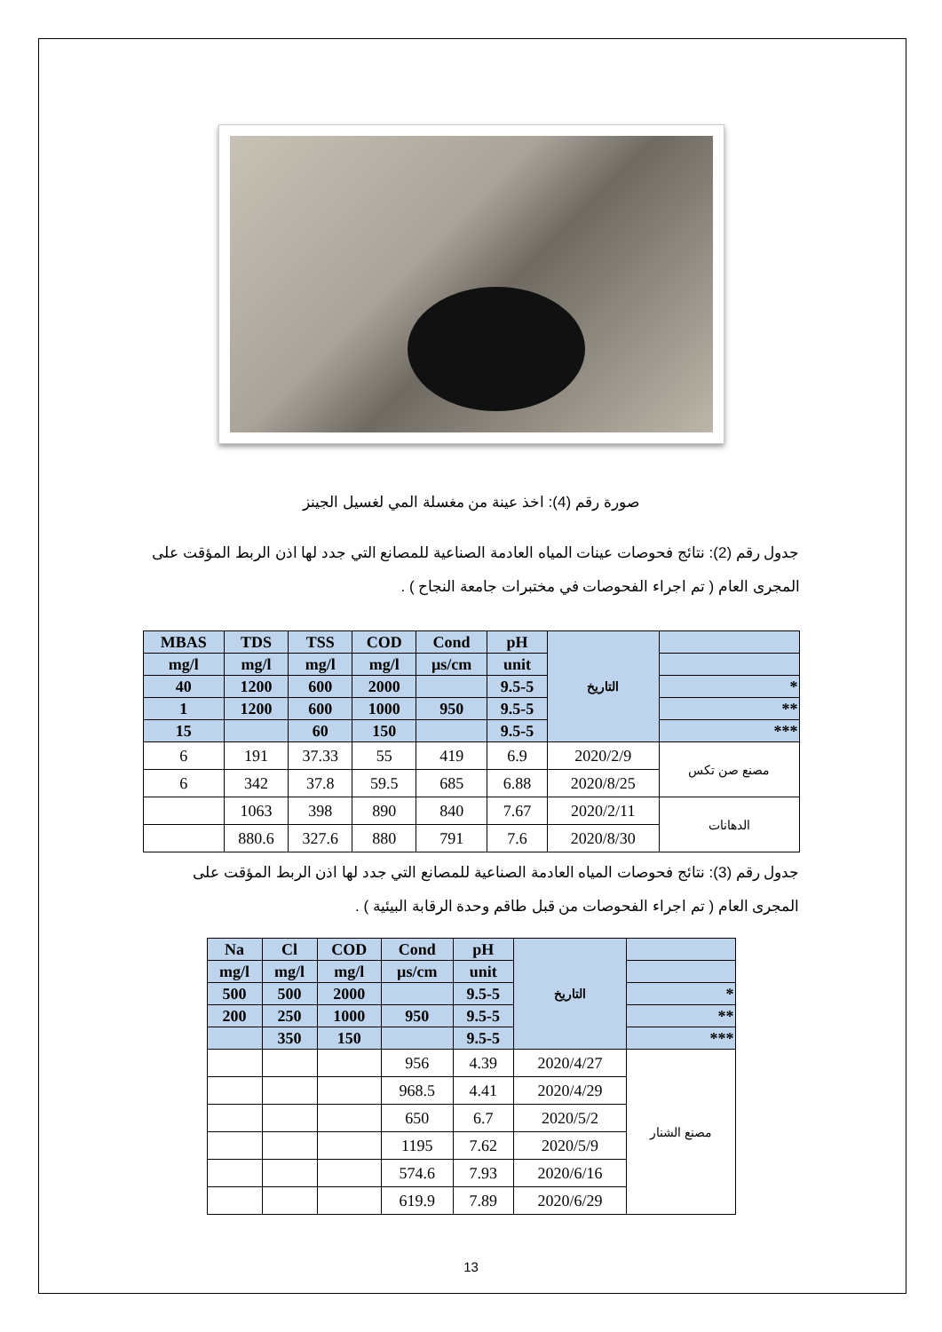صورة رقم (4): اخذ عينة من مغسلة المي لغسيل الجينز
جدول رقم (2): نتائج فحوصات عينات المياه العادمة الصناعية للمصانع التي جدد لها اذن الربط المؤقت على المجرى العام ( تم اجراء الفحوصات في مختبرات جامعة النجاح ) .
| MBAS | TDS | TSS | COD | Cond | pH | التاريخ | |
| --- | --- | --- | --- | --- | --- | --- | --- |
| mg/l | mg/l | mg/l | mg/l | µs/cm | unit | | |
| 40 | 1200 | 600 | 2000 | | 9.5-5 | | * |
| 1 | 1200 | 600 | 1000 | 950 | 9.5-5 | | ** |
| 15 | | 60 | 150 | | 9.5-5 | | *** |
| 6 | 191 | 37.33 | 55 | 419 | 6.9 | 2020/2/9 | مصنع صن تكس |
| 6 | 342 | 37.8 | 59.5 | 685 | 6.88 | 2020/8/25 | |
| | 1063 | 398 | 890 | 840 | 7.67 | 2020/2/11 | الدهانات |
| | 880.6 | 327.6 | 880 | 791 | 7.6 | 2020/8/30 | |
جدول رقم (3): نتائج فحوصات المياه العادمة الصناعية للمصانع التي جدد لها اذن الربط المؤقت على المجرى العام ( تم اجراء الفحوصات من قبل طاقم وحدة الرقابة البيئية ) .
| Na | Cl | COD | Cond | pH | التاريخ | |
| --- | --- | --- | --- | --- | --- | --- |
| mg/l | mg/l | mg/l | µs/cm | unit | | |
| 500 | 500 | 2000 | | 9.5-5 | | * |
| 200 | 250 | 1000 | 950 | 9.5-5 | | ** |
| | 350 | 150 | | 9.5-5 | | *** |
| | | | 956 | 4.39 | 2020/4/27 | مصنع الشنار |
| | | | 968.5 | 4.41 | 2020/4/29 | |
| | | | 650 | 6.7 | 2020/5/2 | |
| | | | 1195 | 7.62 | 2020/5/9 | |
| | | | 574.6 | 7.93 | 2020/6/16 | |
| | | | 619.9 | 7.89 | 2020/6/29 | |
13